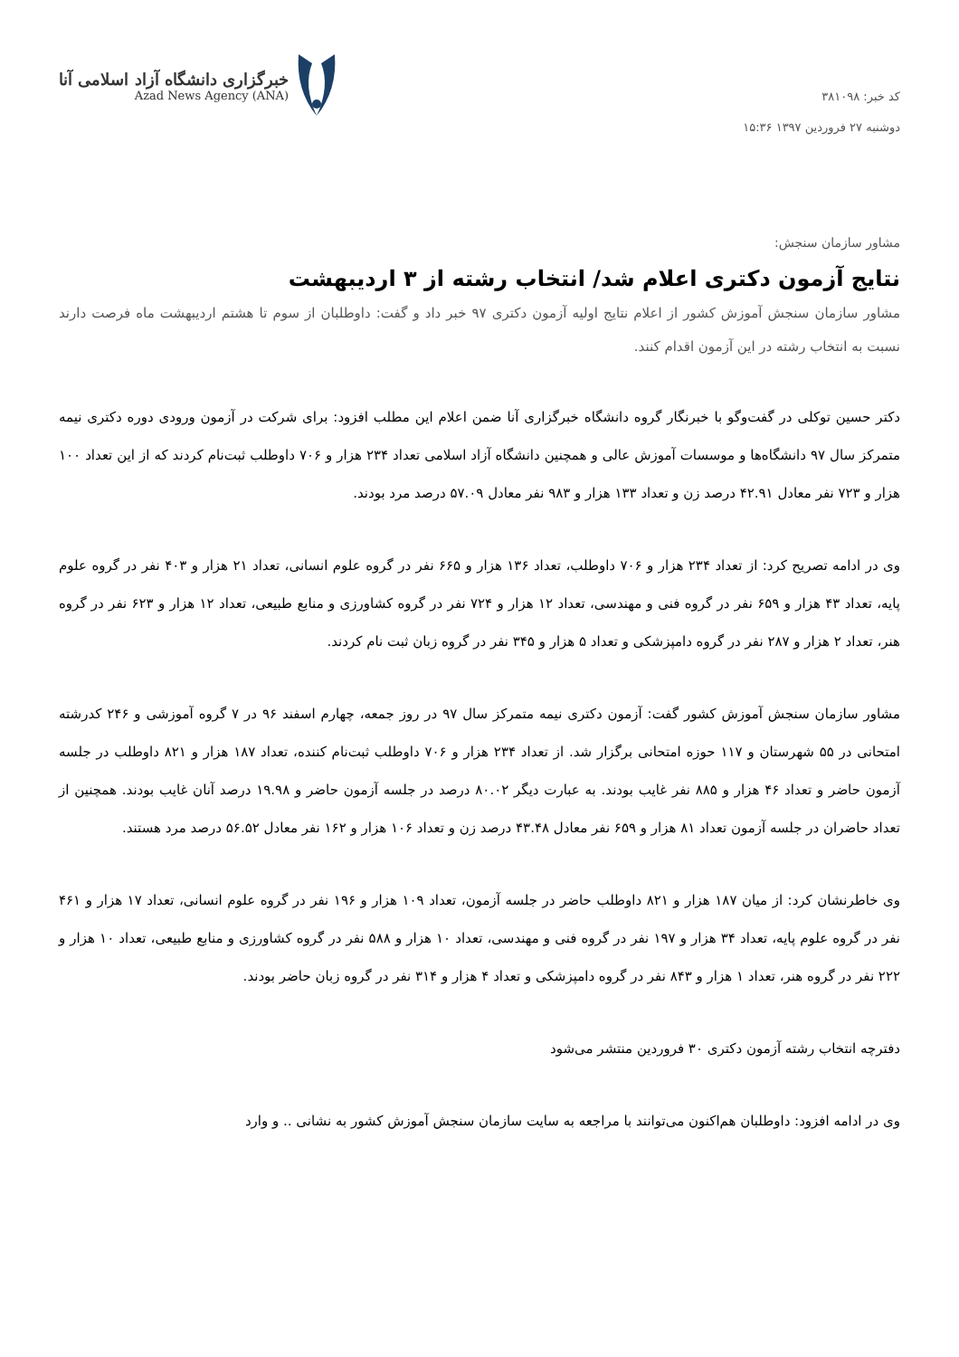کد خبر: ۳۸۱۰۹۸
دوشنبه ۲۷ فروردین ۱۳۹۷ ۱۵:۳۶
خبرگزاری دانشگاه آزاد اسلامی آنا
Azad News Agency (ANA)
مشاور سازمان سنجش:
نتایج آزمون دکتری اعلام شد/ انتخاب رشته از ۳ اردیبهشت
مشاور سازمان سنجش آموزش کشور از اعلام نتایج اولیه آزمون دکتری ۹۷ خبر داد و گفت: داوطلبان از سوم تا هشتم اردیبهشت ماه فرصت دارند نسبت به انتخاب رشته در این آزمون اقدام کنند.
دکتر حسین توکلی در گفت‌وگو با خبرنگار گروه دانشگاه خبرگزاری آنا ضمن اعلام این مطلب افزود: برای شرکت در آزمون ورودی دوره دکتری نیمه متمرکز سال ۹۷ دانشگاه‌ها و موسسات آموزش عالی و همچنین دانشگاه آزاد اسلامی تعداد ۲۳۴ هزار و ۷۰۶ داوطلب ثبت‌نام کردند که از این تعداد ۱۰۰ هزار و ۷۲۳ نفر معادل ۴۲.۹۱ درصد زن و تعداد ۱۳۳ هزار و ۹۸۳ نفر معادل ۵۷.۰۹ درصد مرد بودند.
وی در ادامه تصریح کرد: از تعداد ۲۳۴ هزار و ۷۰۶ داوطلب، تعداد ۱۳۶ هزار و ۶۶۵ نفر در گروه علوم انسانی، تعداد ۲۱ هزار و ۴۰۳ نفر در گروه علوم پایه، تعداد ۴۳ هزار و ۶۵۹ نفر در گروه فنی و مهندسی، تعداد ۱۲ هزار و ۷۲۴ نفر در گروه کشاورزی و منابع طبیعی، تعداد ۱۲ هزار و ۶۲۳ نفر در گروه هنر، تعداد ۲ هزار و ۲۸۷ نفر در گروه دامپزشکی و تعداد ۵ هزار و ۳۴۵ نفر در گروه زبان ثبت نام کردند.
مشاور سازمان سنجش آموزش کشور گفت: آزمون دکتری نیمه متمرکز سال ۹۷ در روز جمعه، چهارم اسفند ۹۶ در ۷ گروه آموزشی و ۲۴۶ کدرشته امتحانی در ۵۵ شهرستان و ۱۱۷ حوزه امتحانی برگزار شد. از تعداد ۲۳۴ هزار و ۷۰۶ داوطلب ثبت‌نام کننده، تعداد ۱۸۷ هزار و ۸۲۱ داوطلب در جلسه آزمون حاضر و تعداد ۴۶ هزار و ۸۸۵ نفر غایب بودند. به عبارت دیگر ۸۰.۰۲ درصد در جلسه آزمون حاضر و ۱۹.۹۸ درصد آنان غایب بودند. همچنین از تعداد حاضران در جلسه آزمون تعداد ۸۱ هزار و ۶۵۹ نفر معادل ۴۳.۴۸ درصد زن و تعداد ۱۰۶ هزار و ۱۶۲ نفر معادل ۵۶.۵۲ درصد مرد هستند.
وی خاطرنشان کرد: از میان ۱۸۷ هزار و ۸۲۱ داوطلب حاضر در جلسه آزمون، تعداد ۱۰۹ هزار و ۱۹۶ نفر در گروه علوم انسانی، تعداد ۱۷ هزار و ۴۶۱ نفر در گروه علوم پایه، تعداد ۳۴ هزار و ۱۹۷ نفر در گروه فنی و مهندسی، تعداد ۱۰ هزار و ۵۸۸ نفر در گروه کشاورزی و منابع طبیعی، تعداد ۱۰ هزار و ۲۲۲ نفر در گروه هنر، تعداد ۱ هزار و ۸۴۳ نفر در گروه دامپزشکی و تعداد ۴ هزار و ۳۱۴ نفر در گروه زبان حاضر بودند.
دفترچه انتخاب رشته آزمون دکتری ۳۰ فروردین منتشر می‌شود
وی در ادامه افزود: داوطلبان هم‌اکنون می‌توانند با مراجعه به سایت سازمان سنجش آموزش کشور به نشانی .. و وارد